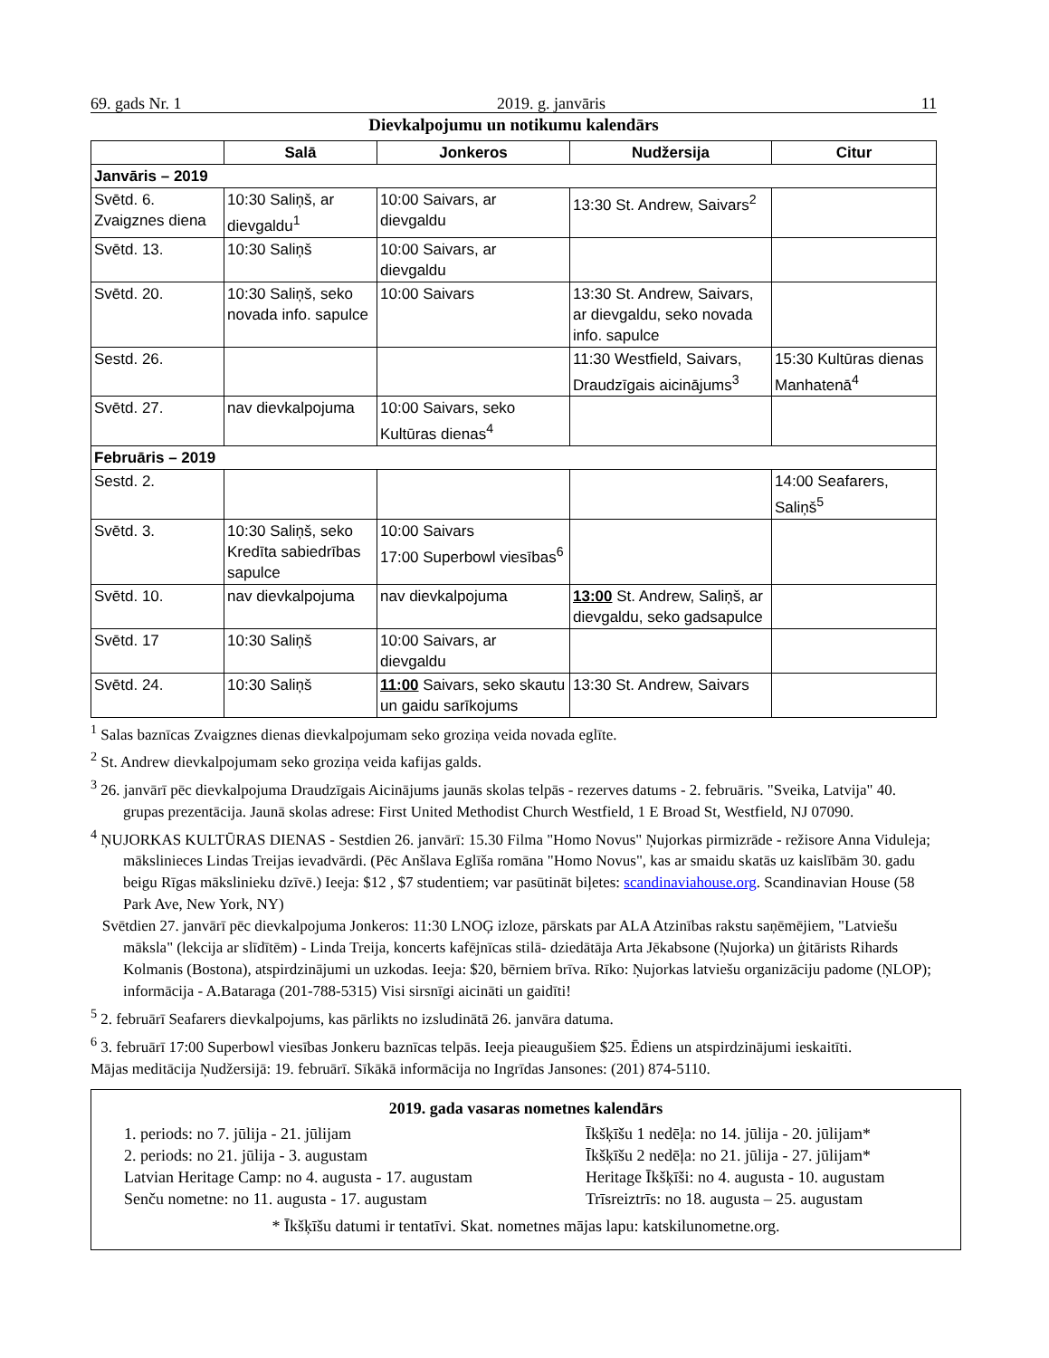69. gads Nr. 1 2019. g. janvāris 11
Dievkalpojumu un notikumu kalendārs
| | Salā | Jonkeros | Nudžersija | Citur |
| --- | --- | --- | --- | --- |
| Janvāris – 2019 | | | | |
| Svētd. 6. Zvaigznes diena | 10:30 Saliņš, ar dievgaldu<sup>1</sup> | 10:00 Saivars, ar dievgaldu | 13:30 St. Andrew, Saivars<sup>2</sup> | |
| Svētd. 13. | 10:30 Saliņš | 10:00 Saivars, ar dievgaldu | | |
| Svētd. 20. | 10:30 Saliņš, seko novada info. sapulce | 10:00 Saivars | 13:30 St. Andrew, Saivars, ar dievgaldu, seko novada info. sapulce | |
| Sestd. 26. | | | 11:30 Westfield, Saivars, Draudzīgais aicinājums<sup>3</sup> | 15:30 Kultūras dienas Manhatenā<sup>4</sup> |
| Svētd. 27. | nav dievkalpojuma | 10:00 Saivars, seko Kultūras dienas<sup>4</sup> | | |
| Februāris – 2019 | | | | |
| Sestd. 2. | | | | 14:00 Seafarers, Saliņš<sup>5</sup> |
| Svētd. 3. | 10:30 Saliņš, seko Kredīta sabiedrības sapulce | 10:00 Saivars 17:00 Superbowl viesības<sup>6</sup> | | |
| Svētd. 10. | nav dievkalpojuma | nav dievkalpojuma | 13:00 St. Andrew, Saliņš, ar dievgaldu, seko gadsapulce | |
| Svētd. 17 | 10:30 Saliņš | 10:00 Saivars, ar dievgaldu | | |
| Svētd. 24. | 10:30 Saliņš | 11:00 Saivars, seko skautu un gaidu sarīkojums | 13:30 St. Andrew, Saivars | |
<sup>1</sup> Salas baznīcas Zvaigznes dienas dievkalpojumam seko groziņa veida novada eglīte.
<sup>2</sup> St. Andrew dievkalpojumam seko groziņa veida kafijas galds.
<sup>3</sup> 26. janvārī pēc dievkalpojuma Draudzīgais Aicinājums jaunās skolas telpās - rezerves datums - 2. februāris. "Sveika, Latvija" 40. grupas prezentācija. Jaunā skolas adrese: First United Methodist Church Westfield, 1 E Broad St, Westfield, NJ 07090.
<sup>4</sup> ŅUJORKAS KULTŪRAS DIENAS - Sestdien 26. janvārī: 15.30 Filma "Homo Novus" Ņujorkas pirmizrāde - režisore Anna Viduleja; mākslinieces Lindas Treijas ievadvārdi. (Pēc Anšlava Eglīša romāna "Homo Novus", kas ar smaidu skatās uz kaislībām 30. gadu beigu Rīgas mākslinieku dzīvē.) Ieeja: $12 , $7 studentiem; var pasūtināt biļetes: scandinaviahouse.org. Scandinavian House (58 Park Ave, New York, NY)
Svētdien 27. janvārī pēc dievkalpojuma Jonkeros: 11:30 LNOĢ izloze, pārskats par ALA Atzinības rakstu saņēmējiem, "Latviešu māksla" (lekcija ar slīdītēm) - Linda Treija, koncerts kafējnīcas stilā- dziedātāja Arta Jēkabsone (Ņujorka) un ģitārists Rihards Kolmanis (Bostona), atspirdzinājumi un uzkodas. Ieeja: $20, bērniem brīva. Rīko: Ņujorkas latviešu organizāciju padome (ŅLOP); informācija - A.Bataraga (201-788-5315) Visi sirsnīgi aicināti un gaidīti!
<sup>5</sup> 2. februārī Seafarers dievkalpojums, kas pārlikts no izsludinātā 26. janvāra datuma.
<sup>6</sup> 3. februārī 17:00 Superbowl viesības Jonkeru baznīcas telpās. Ieeja pieaugušiem $25. Ēdiens un atspirdzinājumi ieskaitīti.
Mājas meditācija Ņudžersijā: 19. februārī. Sīkākā informācija no Ingrīdas Jansones: (201) 874-5110.
2019. gada vasaras nometnes kalendārs
1. periods: no 7. jūlija - 21. jūlijam
Īkšķīšu 1 nedēļa: no 14. jūlija - 20. jūlijam*
2. periods: no 21. jūlija - 3. augustam
Īkšķīšu 2 nedēļa: no 21. jūlija - 27. jūlijam*
Latvian Heritage Camp: no 4. augusta - 17. augustam
Heritage Īkšķīši: no 4. augusta - 10. augustam
Senču nometne: no 11. augusta - 17. augustam
Trīsreiztrīs: no 18. augusta – 25. augustam
* Īkšķīšu datumi ir tentatīvi. Skat. nometnes mājas lapu: katskilunometne.org.